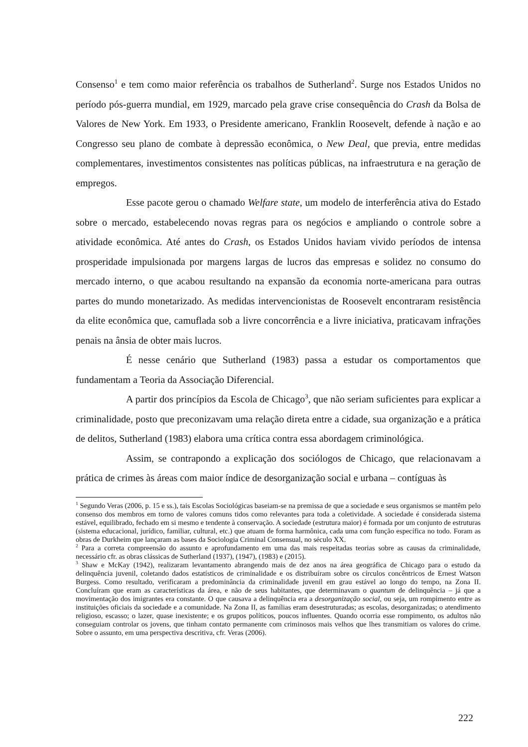Consenso<sup>1</sup> e tem como maior referência os trabalhos de Sutherland<sup>2</sup>. Surge nos Estados Unidos no período pós-guerra mundial, em 1929, marcado pela grave crise consequência do Crash da Bolsa de Valores de New York. Em 1933, o Presidente americano, Franklin Roosevelt, defende à nação e ao Congresso seu plano de combate à depressão econômica, o New Deal, que previa, entre medidas complementares, investimentos consistentes nas políticas públicas, na infraestrutura e na geração de empregos.
Esse pacote gerou o chamado Welfare state, um modelo de interferência ativa do Estado sobre o mercado, estabelecendo novas regras para os negócios e ampliando o controle sobre a atividade econômica. Até antes do Crash, os Estados Unidos haviam vivido períodos de intensa prosperidade impulsionada por margens largas de lucros das empresas e solidez no consumo do mercado interno, o que acabou resultando na expansão da economia norte-americana para outras partes do mundo monetarizado. As medidas intervencionistas de Roosevelt encontraram resistência da elite econômica que, camuflada sob a livre concorrência e a livre iniciativa, praticavam infrações penais na ânsia de obter mais lucros.
É nesse cenário que Sutherland (1983) passa a estudar os comportamentos que fundamentam a Teoria da Associação Diferencial.
A partir dos princípios da Escola de Chicago<sup>3</sup>, que não seriam suficientes para explicar a criminalidade, posto que preconizavam uma relação direta entre a cidade, sua organização e a prática de delitos, Sutherland (1983) elabora uma crítica contra essa abordagem criminológica.
Assim, se contrapondo a explicação dos sociólogos de Chicago, que relacionavam a prática de crimes às áreas com maior índice de desorganização social e urbana – contíguas às
<sup>1</sup> Segundo Veras (2006, p. 15 e ss.), tais Escolas Sociológicas baseiam-se na premissa de que a sociedade e seus organismos se mantêm pelo consenso dos membros em torno de valores comuns tidos como relevantes para toda a coletividade. A sociedade é considerada sistema estável, equilibrado, fechado em si mesmo e tendente à conservação. A sociedade (estrutura maior) é formada por um conjunto de estruturas (sistema educacional, jurídico, familiar, cultural, etc.) que atuam de forma harmônica, cada uma com função específica no todo. Foram as obras de Durkheim que lançaram as bases da Sociologia Criminal Consensual, no século XX.
<sup>2</sup> Para a correta compreensão do assunto e aprofundamento em uma das mais respeitadas teorias sobre as causas da criminalidade, necessário cfr. as obras clássicas de Sutherland (1937), (1947), (1983) e (2015).
<sup>3</sup> Shaw e McKay (1942), realizaram levantamento abrangendo mais de dez anos na área geográfica de Chicago para o estudo da delinquência juvenil, coletando dados estatísticos de criminalidade e os distribuíram sobre os círculos concêntricos de Ernest Watson Burgess. Como resultado, verificaram a predominância da criminalidade juvenil em grau estável ao longo do tempo, na Zona II. Concluíram que eram as características da área, e não de seus habitantes, que determinavam o quantum de delinquência – já que a movimentação dos imigrantes era constante. O que causava a delinquência era a desorganização social, ou seja, um rompimento entre as instituições oficiais da sociedade e a comunidade. Na Zona II, as famílias eram desestruturadas; as escolas, desorganizadas; o atendimento religioso, escasso; o lazer, quase inexistente; e os grupos políticos, poucos influentes. Quando ocorria esse rompimento, os adultos não conseguiam controlar os jovens, que tinham contato permanente com criminosos mais velhos que lhes transmitiam os valores do crime. Sobre o assunto, em uma perspectiva descritiva, cfr. Veras (2006).
222